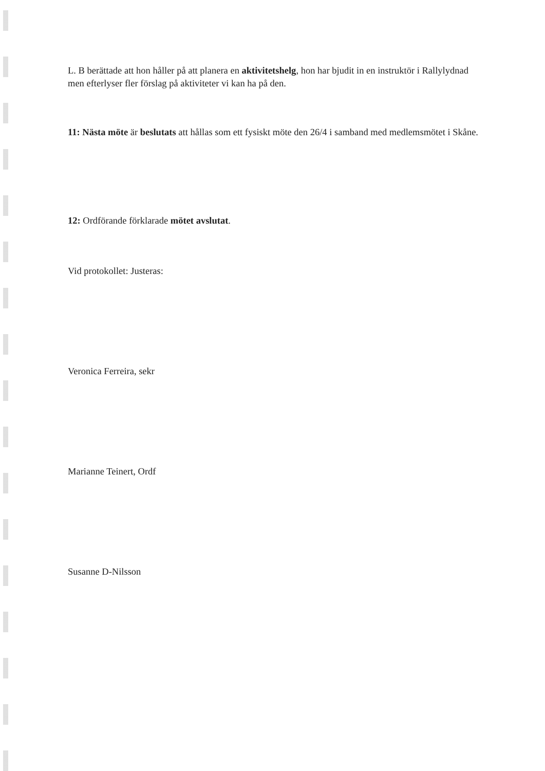L. B berättade att hon håller på att planera en aktivitetshelg, hon har bjudit in en instruktör i Rallylydnad men efterlyser fler förslag på aktiviteter vi kan ha på den.
11: Nästa möte är beslutats att hållas som ett fysiskt möte den 26/4 i samband med medlemsmötet i Skåne.
12: Ordförande förklarade mötet avslutat.
Vid protokollet: Justeras:
Veronica Ferreira, sekr
Marianne Teinert, Ordf
Susanne D-Nilsson